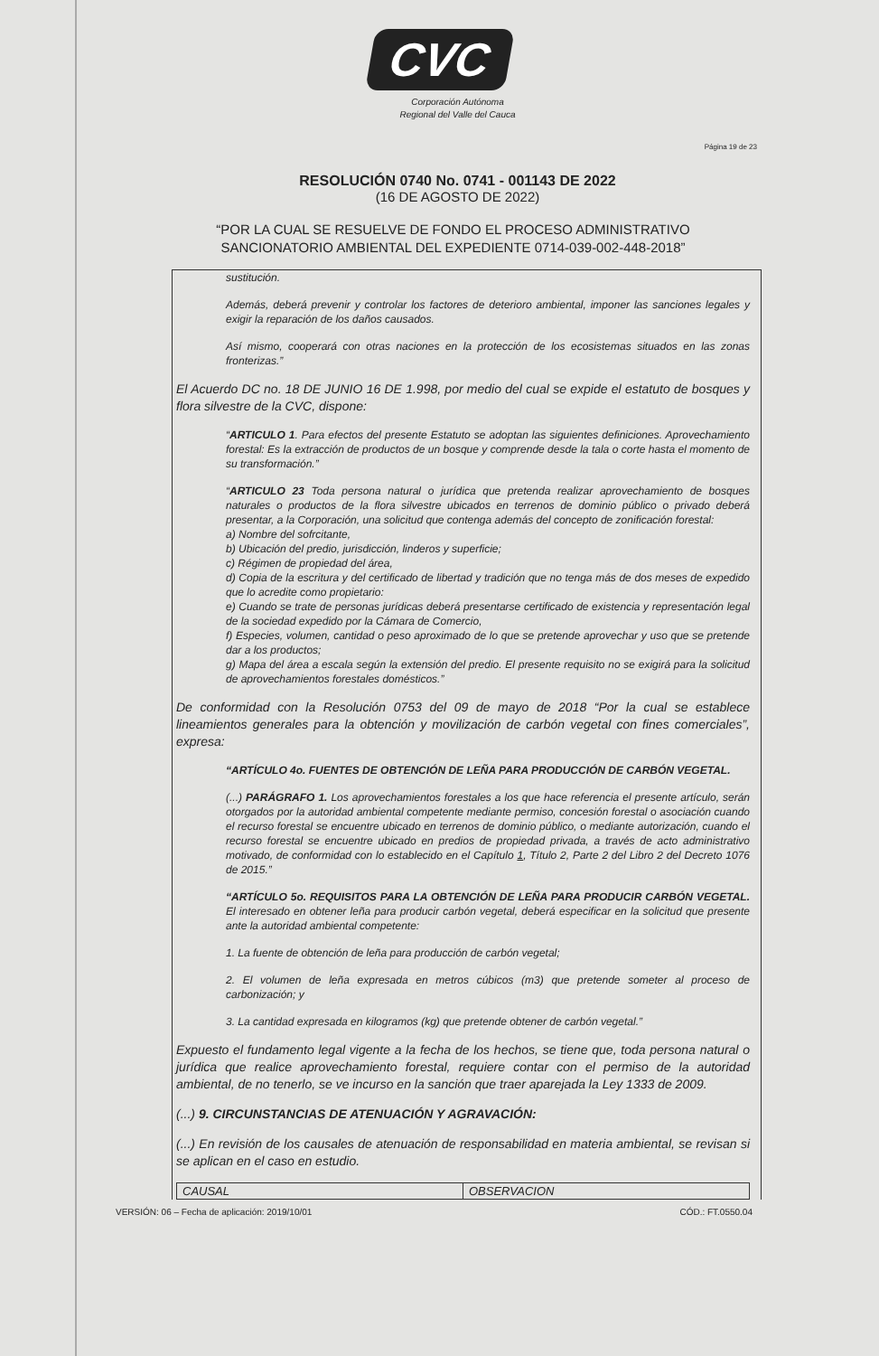CVC
Corporación Autónoma
Regional del Valle del Cauca
Página 19 de 23
RESOLUCIÓN 0740 No. 0741 - 001143 DE 2022
(16 DE AGOSTO DE 2022)
“POR LA CUAL SE RESUELVE DE FONDO EL PROCESO ADMINISTRATIVO
SANCIONATORIO AMBIENTAL DEL EXPEDIENTE 0714-039-002-448-2018”
sustitución.
Además, deberá prevenir y controlar los factores de deterioro ambiental, imponer las sanciones legales y exigir la reparación de los daños causados.
Así mismo, cooperará con otras naciones en la protección de los ecosistemas situados en las zonas fronterizas.”
El Acuerdo DC no. 18 DE JUNIO 16 DE 1.998, por medio del cual se expide el estatuto de bosques y flora silvestre de la CVC, dispone:
“ARTICULO 1. Para efectos del presente Estatuto se adoptan las siguientes definiciones. Aprovechamiento forestal: Es la extracción de productos de un bosque y comprende desde la tala o corte hasta el momento de su transformación.”
“ARTICULO 23 Toda persona natural o jurídica que pretenda realizar aprovechamiento de bosques naturales o productos de la flora silvestre ubicados en terrenos de dominio público o privado deberá presentar, a la Corporación, una solicitud que contenga además del concepto de zonificación forestal:
a) Nombre del sofrcitante,
b) Ubicación del predio, jurisdicción, linderos y superficie;
c) Régimen de propiedad del área,
d) Copia de la escritura y del certificado de libertad y tradición que no tenga más de dos meses de expedido que lo acredite como propietario:
e) Cuando se trate de personas jurídicas deberá presentarse certificado de existencia y representación legal de la sociedad expedido por la Cámara de Comercio,
f) Especies, volumen, cantidad o peso aproximado de lo que se pretende aprovechar y uso que se pretende dar a los productos;
g) Mapa del área a escala según la extensión del predio. El presente requisito no se exigirá para la solicitud de aprovechamientos forestales domésticos.”
De conformidad con la Resolución 0753 del 09 de mayo de 2018 “Por la cual se establece lineamientos generales para la obtención y movilización de carbón vegetal con fines comerciales”, expresa:
“ARTÍCULO 4o. FUENTES DE OBTENCIÓN DE LEÑA PARA PRODUCCIÓN DE CARBÓN VEGETAL.
(...) PARÁGRAFO 1. Los aprovechamientos forestales a los que hace referencia el presente artículo, serán otorgados por la autoridad ambiental competente mediante permiso, concesión forestal o asociación cuando el recurso forestal se encuentre ubicado en terrenos de dominio público, o mediante autorización, cuando el recurso forestal se encuentre ubicado en predios de propiedad privada, a través de acto administrativo motivado, de conformidad con lo establecido en el Capítulo 1, Título 2, Parte 2 del Libro 2 del Decreto 1076 de 2015.”
“ARTÍCULO 5o. REQUISITOS PARA LA OBTENCIÓN DE LEÑA PARA PRODUCIR CARBÓN VEGETAL. El interesado en obtener leña para producir carbón vegetal, deberá especificar en la solicitud que presente ante la autoridad ambiental competente:
1. La fuente de obtención de leña para producción de carbón vegetal;
2. El volumen de leña expresada en metros cúbicos (m3) que pretende someter al proceso de carbonización; y
3. La cantidad expresada en kilogramos (kg) que pretende obtener de carbón vegetal.”
Expuesto el fundamento legal vigente a la fecha de los hechos, se tiene que, toda persona natural o jurídica que realice aprovechamiento forestal, requiere contar con el permiso de la autoridad ambiental, de no tenerlo, se ve incurso en la sanción que traer aparejada la Ley 1333 de 2009.
(...) 9. CIRCUNSTANCIAS DE ATENUACIÓN Y AGRAVACIÓN:
(...) En revisión de los causales de atenuación de responsabilidad en materia ambiental, se revisan si se aplican en el caso en estudio.
| CAUSAL | OBSERVACION |
VERSIÓN: 06 – Fecha de aplicación: 2019/10/01 CÓD.: FT.0550.04